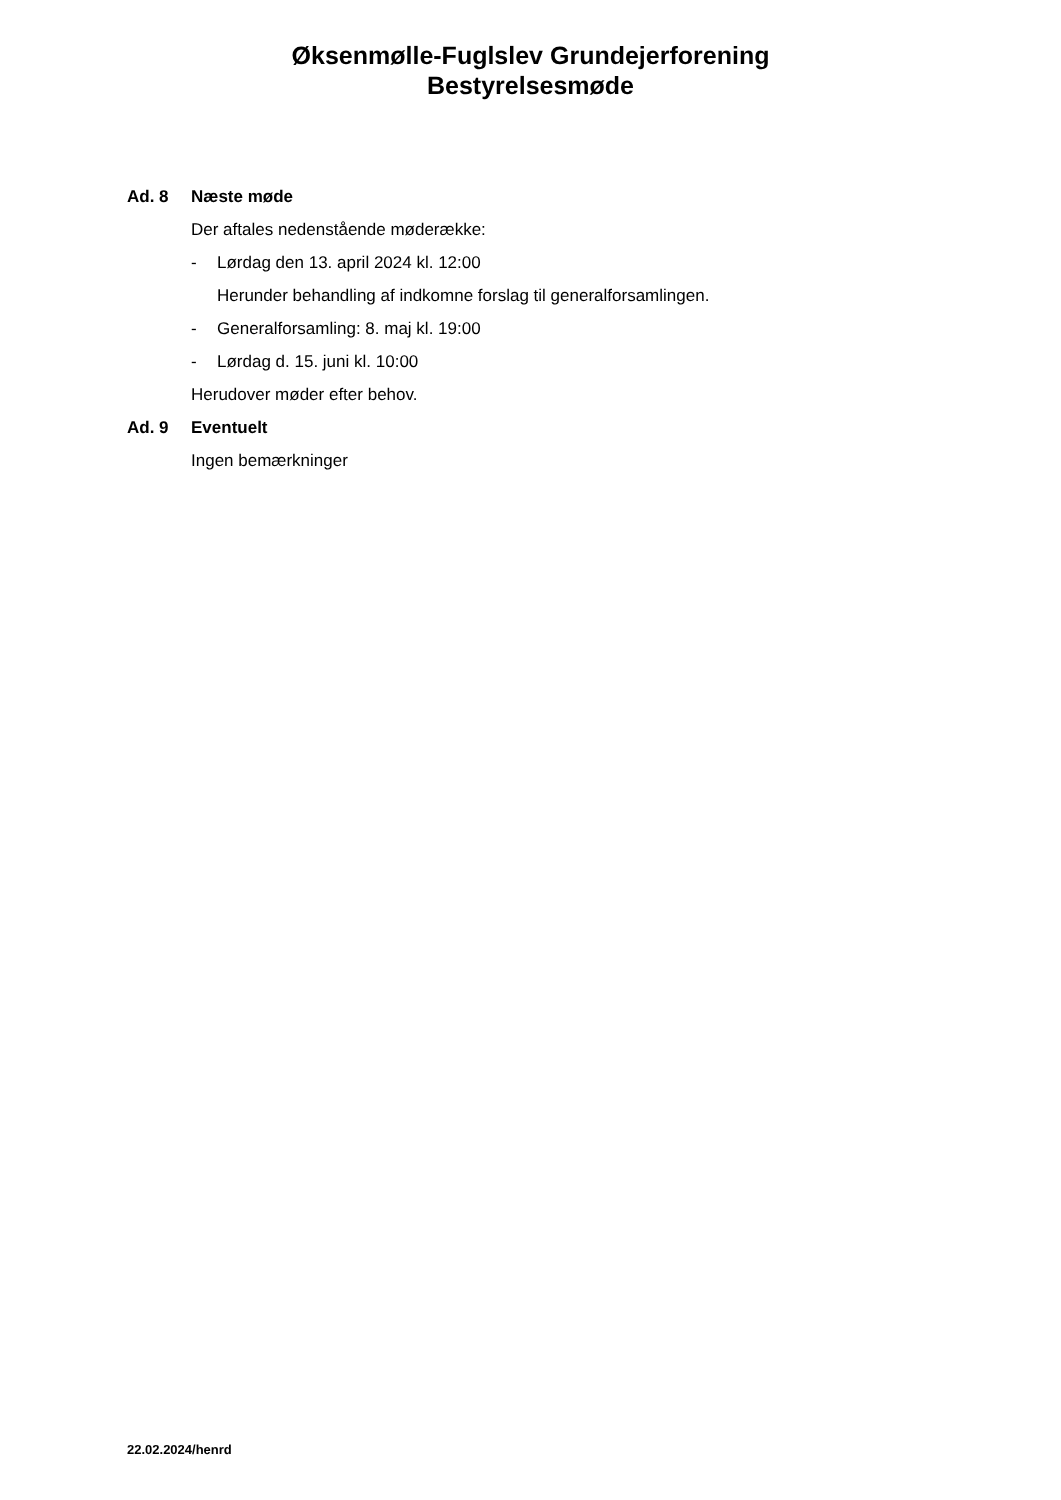Øksenmølle-Fuglslev Grundejerforening
Bestyrelsesmøde
Ad. 8 Næste møde
Der aftales nedenstående møderække:
- Lørdag den 13. april 2024 kl. 12:00
Herunder behandling af indkomne forslag til generalforsamlingen.
- Generalforsamling: 8. maj kl. 19:00
- Lørdag d. 15. juni kl. 10:00
Herudover møder efter behov.
Ad. 9 Eventuelt
Ingen bemærkninger
22.02.2024/henrd